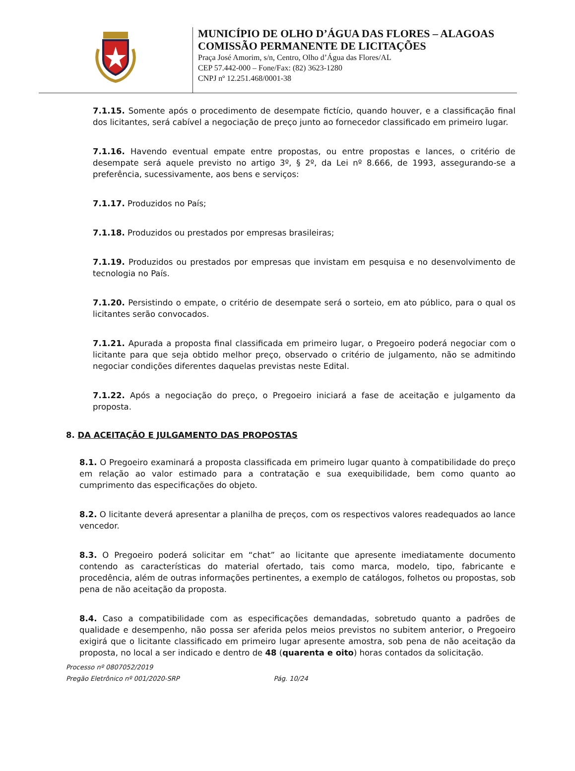MUNICÍPIO DE OLHO D’ÁGUA DAS FLORES – ALAGOAS
COMISSÃO PERMANENTE DE LICITAÇÕES
Praça José Amorim, s/n, Centro, Olho d’Água das Flores/AL
CEP 57.442-000 – Fone/Fax: (82) 3623-1280
CNPJ nº 12.251.468/0001-38
7.1.15. Somente após o procedimento de desempate fictício, quando houver, e a classificação final dos licitantes, será cabível a negociação de preço junto ao fornecedor classificado em primeiro lugar.
7.1.16. Havendo eventual empate entre propostas, ou entre propostas e lances, o critério de desempate será aquele previsto no artigo 3º, § 2º, da Lei nº 8.666, de 1993, assegurando-se a preferência, sucessivamente, aos bens e serviços:
7.1.17. Produzidos no País;
7.1.18. Produzidos ou prestados por empresas brasileiras;
7.1.19. Produzidos ou prestados por empresas que invistam em pesquisa e no desenvolvimento de tecnologia no País.
7.1.20. Persistindo o empate, o critério de desempate será o sorteio, em ato público, para o qual os licitantes serão convocados.
7.1.21. Apurada a proposta final classificada em primeiro lugar, o Pregoeiro poderá negociar com o licitante para que seja obtido melhor preço, observado o critério de julgamento, não se admitindo negociar condições diferentes daquelas previstas neste Edital.
7.1.22. Após a negociação do preço, o Pregoeiro iniciará a fase de aceitação e julgamento da proposta.
8. DA ACEITAÇÃO E JULGAMENTO DAS PROPOSTAS
8.1. O Pregoeiro examinará a proposta classificada em primeiro lugar quanto à compatibilidade do preço em relação ao valor estimado para a contratação e sua exequibilidade, bem como quanto ao cumprimento das especificações do objeto.
8.2. O licitante deverá apresentar a planilha de preços, com os respectivos valores readequados ao lance vencedor.
8.3. O Pregoeiro poderá solicitar em “chat” ao licitante que apresente imediatamente documento contendo as características do material ofertado, tais como marca, modelo, tipo, fabricante e procedência, além de outras informações pertinentes, a exemplo de catálogos, folhetos ou propostas, sob pena de não aceitação da proposta.
8.4. Caso a compatibilidade com as especificações demandadas, sobretudo quanto a padrões de qualidade e desempenho, não possa ser aferida pelos meios previstos no subitem anterior, o Pregoeiro exigirá que o licitante classificado em primeiro lugar apresente amostra, sob pena de não aceitação da proposta, no local a ser indicado e dentro de 48 (quarenta e oito) horas contados da solicitação.
Processo nº 0807052/2019
Pregão Eletrônico nº 001/2020-SRP Pág. 10/24